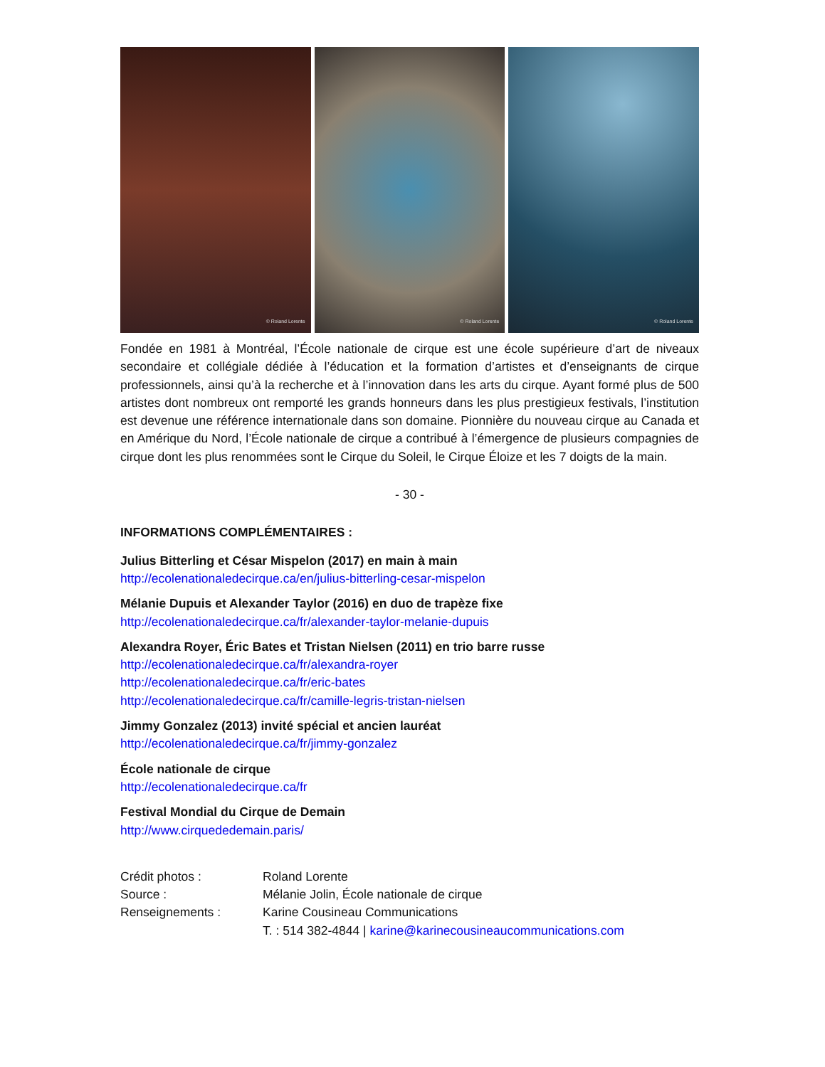© Roland Lorente
© Roland Lorente
© Roland Lorente
Fondée en 1981 à Montréal, l’École nationale de cirque est une école supérieure d’art de niveaux secondaire et collégiale dédiée à l’éducation et la formation d’artistes et d’enseignants de cirque professionnels, ainsi qu’à la recherche et à l’innovation dans les arts du cirque. Ayant formé plus de 500 artistes dont nombreux ont remporté les grands honneurs dans les plus prestigieux festivals, l’institution est devenue une référence internationale dans son domaine. Pionnière du nouveau cirque au Canada et en Amérique du Nord, l’École nationale de cirque a contribué à l’émergence de plusieurs compagnies de cirque dont les plus renommées sont le Cirque du Soleil, le Cirque Éloize et les 7 doigts de la main.
- 30 -
INFORMATIONS COMPLÉMENTAIRES :
Julius Bitterling et César Mispelon (2017) en main à main
http://ecolenationaledecirque.ca/en/julius-bitterling-cesar-mispelon
Mélanie Dupuis et Alexander Taylor (2016) en duo de trapèze fixe
http://ecolenationaledecirque.ca/fr/alexander-taylor-melanie-dupuis
Alexandra Royer, Éric Bates et Tristan Nielsen (2011) en trio barre russe
http://ecolenationaledecirque.ca/fr/alexandra-royer
http://ecolenationaledecirque.ca/fr/eric-bates
http://ecolenationaledecirque.ca/fr/camille-legris-tristan-nielsen
Jimmy Gonzalez (2013) invité spécial et ancien lauréat
http://ecolenationaledecirque.ca/fr/jimmy-gonzalez
École nationale de cirque
http://ecolenationaledecirque.ca/fr
Festival Mondial du Cirque de Demain
http://www.cirquededemain.paris/
Crédit photos : Roland Lorente Source : Mélanie Jolin, École nationale de cirque Renseignements : Karine Cousineau Communications T. : 514 382-4844 | karine@karinecousineaucommunications.com